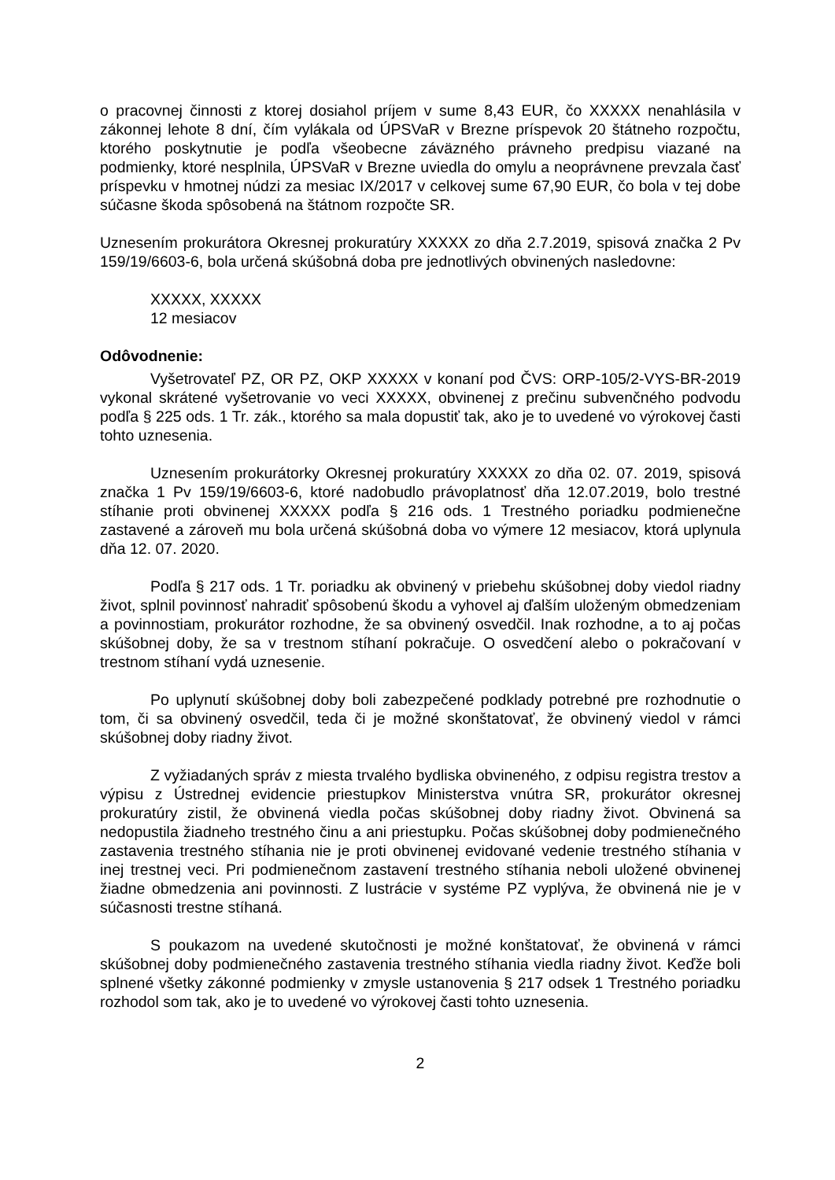o pracovnej činnosti z ktorej dosiahol príjem v sume 8,43 EUR, čo XXXXX nenahlásila v zákonnej lehote 8 dní, čím vylákala od ÚPSVaR v Brezne príspevok 20 štátneho rozpočtu, ktorého poskytnutie je podľa všeobecne záväzného právneho predpisu viazané na podmienky, ktoré nesplnila, ÚPSVaR v Brezne uviedla do omylu a neoprávnene prevzala časť príspevku v hmotnej núdzi za mesiac IX/2017 v celkovej sume 67,90 EUR, čo bola v tej dobe súčasne škoda spôsobená na štátnom rozpočte SR.
Uznesením prokurátora Okresnej prokuratúry XXXXX zo dňa 2.7.2019, spisová značka 2 Pv 159/19/6603-6, bola určená skúšobná doba pre jednotlivých obvinených nasledovne:
XXXXX, XXXXX
12 mesiacov
Odôvodnenie:
Vyšetrovateľ PZ, OR PZ, OKP XXXXX v konaní pod ČVS: ORP-105/2-VYS-BR-2019 vykonal skrátené vyšetrovanie vo veci XXXXX, obvinenej z prečinu subvenčného podvodu podľa § 225 ods. 1 Tr. zák., ktorého sa mala dopustiť tak, ako je to uvedené vo výrokovej časti tohto uznesenia.
Uznesením prokurátorky Okresnej prokuratúry XXXXX zo dňa 02. 07. 2019, spisová značka 1 Pv 159/19/6603-6, ktoré nadobudlo právoplatnosť dňa 12.07.2019, bolo trestné stíhanie proti obvinenej XXXXX podľa § 216 ods. 1 Trestného poriadku podmienečne zastavené a zároveň mu bola určená skúšobná doba vo výmere 12 mesiacov, ktorá uplynula dňa 12. 07. 2020.
Podľa § 217 ods. 1 Tr. poriadku ak obvinený v priebehu skúšobnej doby viedol riadny život, splnil povinnosť nahradiť spôsobenú škodu a vyhovel aj ďalším uloženým obmedzeniam a povinnostiam, prokurátor rozhodne, že sa obvinený osvedčil. Inak rozhodne, a to aj počas skúšobnej doby, že sa v trestnom stíhaní pokračuje. O osvedčení alebo o pokračovaní v trestnom stíhaní vydá uznesenie.
Po uplynutí skúšobnej doby boli zabezpečené podklady potrebné pre rozhodnutie o tom, či sa obvinený osvedčil, teda či je možné skonštatovať, že obvinený viedol v rámci skúšobnej doby riadny život.
Z vyžiadaných správ z miesta trvalého bydliska obvineného, z odpisu registra trestov a výpisu z Ústrednej evidencie priestupkov Ministerstva vnútra SR, prokurátor okresnej prokuratúry zistil, že obvinená viedla počas skúšobnej doby riadny život. Obvinená sa nedopustila žiadneho trestného činu a ani priestupku. Počas skúšobnej doby podmienečného zastavenia trestného stíhania nie je proti obvinenej evidované vedenie trestného stíhania v inej trestnej veci. Pri podmienečnom zastavení trestného stíhania neboli uložené obvinenej žiadne obmedzenia ani povinnosti. Z lustrácie v systéme PZ vyplýva, že obvinená nie je v súčasnosti trestne stíhaná.
S poukazom na uvedené skutočnosti je možné konštatovať, že obvinená v rámci skúšobnej doby podmienečného zastavenia trestného stíhania viedla riadny život. Keďže boli splnené všetky zákonné podmienky v zmysle ustanovenia § 217 odsek 1 Trestného poriadku rozhodol som tak, ako je to uvedené vo výrokovej časti tohto uznesenia.
2